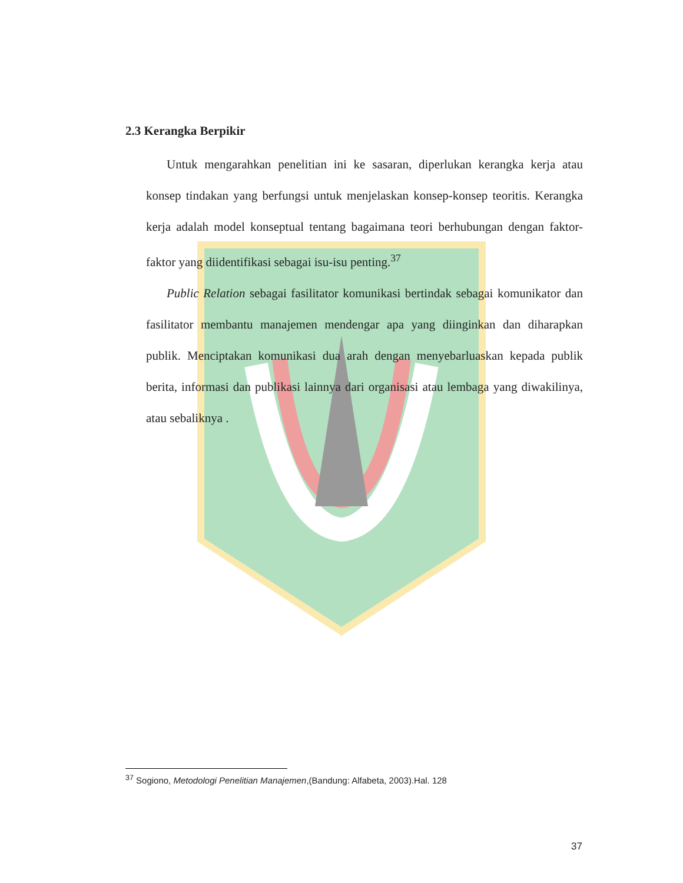2.3 Kerangka Berpikir
Untuk mengarahkan penelitian ini ke sasaran, diperlukan kerangka kerja atau konsep tindakan yang berfungsi untuk menjelaskan konsep-konsep teoritis. Kerangka kerja adalah model konseptual tentang bagaimana teori berhubungan dengan faktor-faktor yang diidentifikasi sebagai isu-isu penting.<sup>37</sup>
Public Relation sebagai fasilitator komunikasi bertindak sebagai komunikator dan fasilitator membantu manajemen mendengar apa yang diinginkan dan diharapkan publik. Menciptakan komunikasi dua arah dengan menyebarluaskan kepada publik berita, informasi dan publikasi lainnya dari organisasi atau lembaga yang diwakilinya, atau sebaliknya .
<sup>37</sup> Sogiono, Metodologi Penelitian Manajemen,(Bandung: Alfabeta, 2003).Hal. 128
37